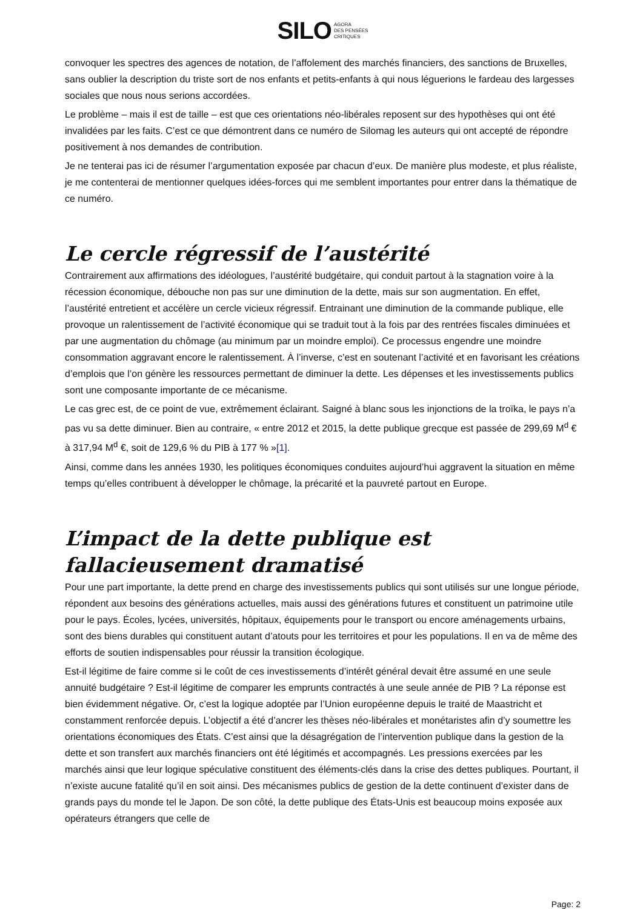SILO AGORA
DES PENSÉES
CRITIQUES
convoquer les spectres des agences de notation, de l’affolement des marchés financiers, des sanctions de Bruxelles, sans oublier la description du triste sort de nos enfants et petits-enfants à qui nous léguerions le fardeau des largesses sociales que nous nous serions accordées.
Le problème – mais il est de taille – est que ces orientations néo-libérales reposent sur des hypothèses qui ont été invalidées par les faits. C’est ce que démontrent dans ce numéro de Silomag les auteurs qui ont accepté de répondre positivement à nos demandes de contribution.
Je ne tenterai pas ici de résumer l’argumentation exposée par chacun d’eux. De manière plus modeste, et plus réaliste, je me contenterai de mentionner quelques idées-forces qui me semblent importantes pour entrer dans la thématique de ce numéro.
Le cercle régressif de l’austérité
Contrairement aux affirmations des idéologues, l’austérité budgétaire, qui conduit partout à la stagnation voire à la récession économique, débouche non pas sur une diminution de la dette, mais sur son augmentation. En effet, l’austérité entretient et accélère un cercle vicieux régressif. Entrainant une diminution de la commande publique, elle provoque un ralentissement de l’activité économique qui se traduit tout à la fois par des rentrées fiscales diminuées et par une augmentation du chômage (au minimum par un moindre emploi). Ce processus engendre une moindre consommation aggravant encore le ralentissement. À l’inverse, c’est en soutenant l’activité et en favorisant les créations d’emplois que l’on génère les ressources permettant de diminuer la dette. Les dépenses et les investissements publics sont une composante importante de ce mécanisme.
Le cas grec est, de ce point de vue, extrêmement éclairant. Saigné à blanc sous les injonctions de la troïka, le pays n’a pas vu sa dette diminuer. Bien au contraire, « entre 2012 et 2015, la dette publique grecque est passée de 299,69 M<sup>d</sup> € à 317,94 M<sup>d</sup> €, soit de 129,6 % du PIB à 177 % »[1].
Ainsi, comme dans les années 1930, les politiques économiques conduites aujourd’hui aggravent la situation en même temps qu’elles contribuent à développer le chômage, la précarité et la pauvreté partout en Europe.
L’impact de la dette publique est fallacieusement dramatisé
Pour une part importante, la dette prend en charge des investissements publics qui sont utilisés sur une longue période, répondent aux besoins des générations actuelles, mais aussi des générations futures et constituent un patrimoine utile pour le pays. Écoles, lycées, universités, hôpitaux, équipements pour le transport ou encore aménagements urbains, sont des biens durables qui constituent autant d’atouts pour les territoires et pour les populations. Il en va de même des efforts de soutien indispensables pour réussir la transition écologique.
Est-il légitime de faire comme si le coût de ces investissements d’intérêt général devait être assumé en une seule annuité budgétaire ? Est-il légitime de comparer les emprunts contractés à une seule année de PIB ? La réponse est bien évidemment négative. Or, c’est la logique adoptée par l’Union européenne depuis le traité de Maastricht et constamment renforcée depuis. L’objectif a été d’ancrer les thèses néo-libérales et monétaristes afin d’y soumettre les orientations économiques des États. C’est ainsi que la désagrégation de l’intervention publique dans la gestion de la dette et son transfert aux marchés financiers ont été légitimés et accompagnés. Les pressions exercées par les marchés ainsi que leur logique spéculative constituent des éléments-clés dans la crise des dettes publiques. Pourtant, il n’existe aucune fatalité qu’il en soit ainsi. Des mécanismes publics de gestion de la dette continuent d’exister dans de grands pays du monde tel le Japon. De son côté, la dette publique des États-Unis est beaucoup moins exposée aux opérateurs étrangers que celle de
Page: 2